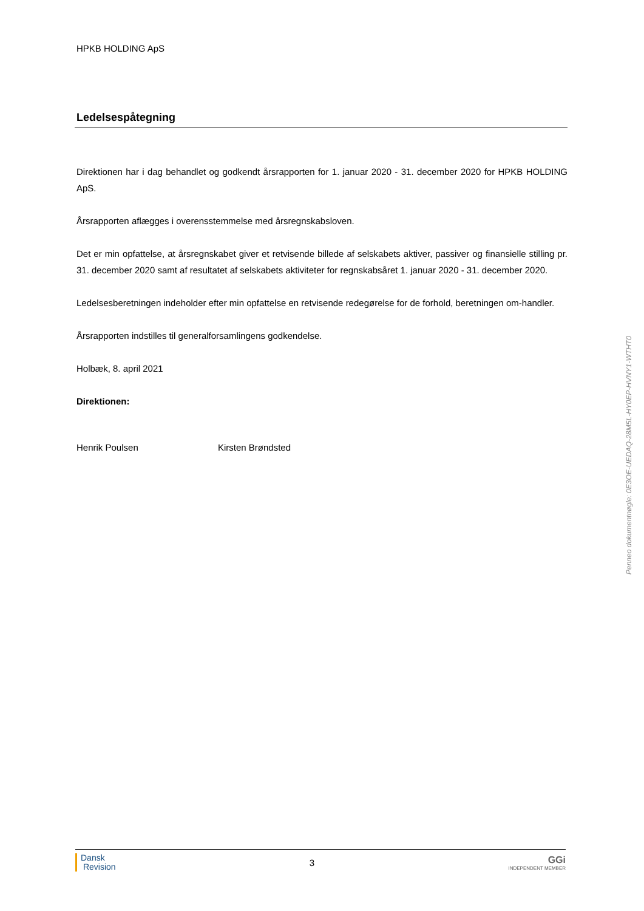HPKB HOLDING ApS
Ledelsespåtegning
Direktionen har i dag behandlet og godkendt årsrapporten for 1. januar 2020 - 31. december 2020 for HPKB HOLDING ApS.
Årsrapporten aflægges i overensstemmelse med årsregnskabsloven.
Det er min opfattelse, at årsregnskabet giver et retvisende billede af selskabets aktiver, passiver og finansielle stilling pr. 31. december 2020 samt af resultatet af selskabets aktiviteter for regnskabsåret 1. januar 2020 - 31. december 2020.
Ledelsesberetningen indeholder efter min opfattelse en retvisende redegørelse for de forhold, beretningen om-handler.
Årsrapporten indstilles til generalforsamlingens godkendelse.
Holbæk, 8. april 2021
Direktionen:
Henrik Poulsen Kirsten Brøndsted
Penneo dokumentnøgle: 0E3OE-UEDAQ-28M5L-HY0EP-HVNY1-WTHT0
Dansk
Revision
3
GGi
INDEPENDENT MEMBER